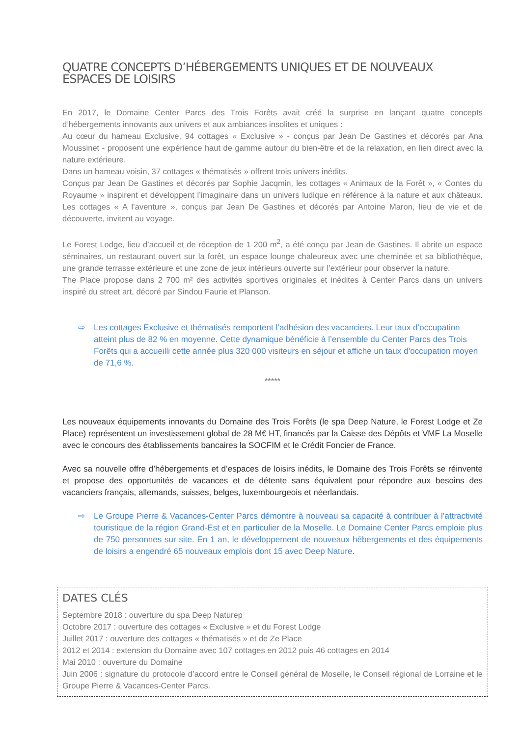QUATRE CONCEPTS D’HÉBERGEMENTS UNIQUES ET DE NOUVEAUX ESPACES DE LOISIRS
En 2017, le Domaine Center Parcs des Trois Forêts avait créé la surprise en lançant quatre concepts d’hébergements innovants aux univers et aux ambiances insolites et uniques :
Au cœur du hameau Exclusive, 94 cottages « Exclusive » - conçus par Jean De Gastines et décorés par Ana Moussinet - proposent une expérience haut de gamme autour du bien-être et de la relaxation, en lien direct avec la nature extérieure.
Dans un hameau voisin, 37 cottages « thématisés » offrent trois univers inédits.
Conçus par Jean De Gastines et décorés par Sophie Jacqmin, les cottages « Animaux de la Forêt », « Contes du Royaume » inspirent et développent l’imaginaire dans un univers ludique en référence à la nature et aux châteaux. Les cottages « A l’aventure », conçus par Jean De Gastines et décorés par Antoine Maron, lieu de vie et de découverte, invitent au voyage.
Le Forest Lodge, lieu d’accueil et de réception de 1 200 m<sup>2</sup>, a été conçu par Jean de Gastines. Il abrite un espace séminaires, un restaurant ouvert sur la forêt, un espace lounge chaleureux avec une cheminée et sa bibliothèque, une grande terrasse extérieure et une zone de jeux intérieurs ouverte sur l’extérieur pour observer la nature.
The Place propose dans 2 700 m² des activités sportives originales et inédites à Center Parcs dans un univers inspiré du street art, décoré par Sindou Faurie et Planson.
⇨ Les cottages Exclusive et thématisés remportent l’adhésion des vacanciers. Leur taux d’occupation atteint plus de 82 % en moyenne. Cette dynamique bénéficie à l’ensemble du Center Parcs des Trois Forêts qui a accueilli cette année plus 320 000 visiteurs en séjour et affiche un taux d’occupation moyen de 71,6 %.
*****
Les nouveaux équipements innovants du Domaine des Trois Forêts (le spa Deep Nature, le Forest Lodge et Ze Place) représentent un investissement global de 28 M€ HT, financés par la Caisse des Dépôts et VMF La Moselle avec le concours des établissements bancaires la SOCFIM et le Crédit Foncier de France.
Avec sa nouvelle offre d’hébergements et d’espaces de loisirs inédits, le Domaine des Trois Forêts se réinvente et propose des opportunités de vacances et de détente sans équivalent pour répondre aux besoins des vacanciers français, allemands, suisses, belges, luxembourgeois et néerlandais.
⇨ Le Groupe Pierre & Vacances-Center Parcs démontre à nouveau sa capacité à contribuer à l’attractivité touristique de la région Grand-Est et en particulier de la Moselle. Le Domaine Center Parcs emploie plus de 750 personnes sur site. En 1 an, le développement de nouveaux hébergements et des équipements de loisirs a engendré 65 nouveaux emplois dont 15 avec Deep Nature.
DATES CLÉS
Septembre 2018 : ouverture du spa Deep Naturep
Octobre 2017 : ouverture des cottages « Exclusive » et du Forest Lodge
Juillet 2017 : ouverture des cottages « thématisés » et de Ze Place
2012 et 2014 : extension du Domaine avec 107 cottages en 2012 puis 46 cottages en 2014
Mai 2010 : ouverture du Domaine
Juin 2006 : signature du protocole d’accord entre le Conseil général de Moselle, le Conseil régional de Lorraine et le Groupe Pierre & Vacances-Center Parcs.